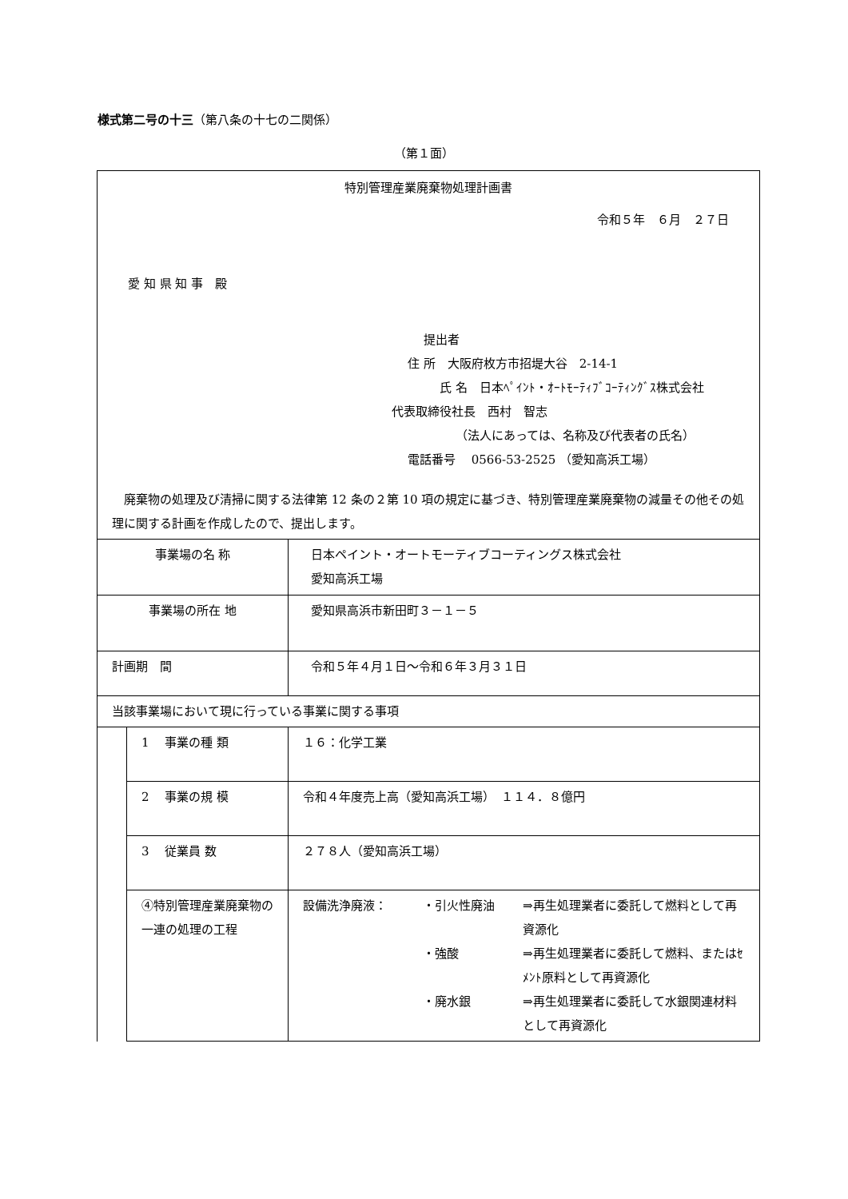様式第二号の十三（第八条の十七の二関係）
（第１面）
| 特別管理産業廃棄物処理計画書 令和５年 ６月 ２７日 愛 知 県 知 事 殿 提出者 住 所 大阪府枚方市招堤大谷 2-14-1 氏 名 日本ﾍﾟｲﾝﾄ・ｵｰﾄﾓｰﾃｨﾌﾞｺｰﾃｨﾝｸﾞｽ株式会社 代表取締役社長 西村 智志 （法人にあっては、名称及び代表者の氏名） 電話番号 0566-53-2525 （愛知高浜工場） 廃棄物の処理及び清掃に関する法律第 12 条の２第 10 項の規定に基づき、特別管理産業廃棄物の減量その他その処理に関する計画を作成したので、提出します。 | | |
| 事業場の名 称 | | 日本ペイント・オートモーティブコーティングス株式会社 愛知高浜工場 |
| 事業場の所在 地 | | 愛知県高浜市新田町３－１－５ |
| 計画期 間 | | 令和５年４月１日～令和６年３月３１日 |
| 当該事業場において現に行っている事業に関する事項 | | |
| | 1 事業の種 類 | １６：化学工業 |
| | 2 事業の規 模 | 令和４年度売上高（愛知高浜工場） １１４．８億円 |
| | 3 従業員 数 | ２７８人（愛知高浜工場） |
| | ④特別管理産業廃棄物の一連の処理の工程 | 設備洗浄廃液： ・引火性廃油 ⇒再生処理業者に委託して燃料として再資源化 ・強酸 ⇒再生処理業者に委託して燃料、またはｾﾒﾝﾄ原料として再資源化 ・廃水銀 ⇒再生処理業者に委託して水銀関連材料として再資源化 |